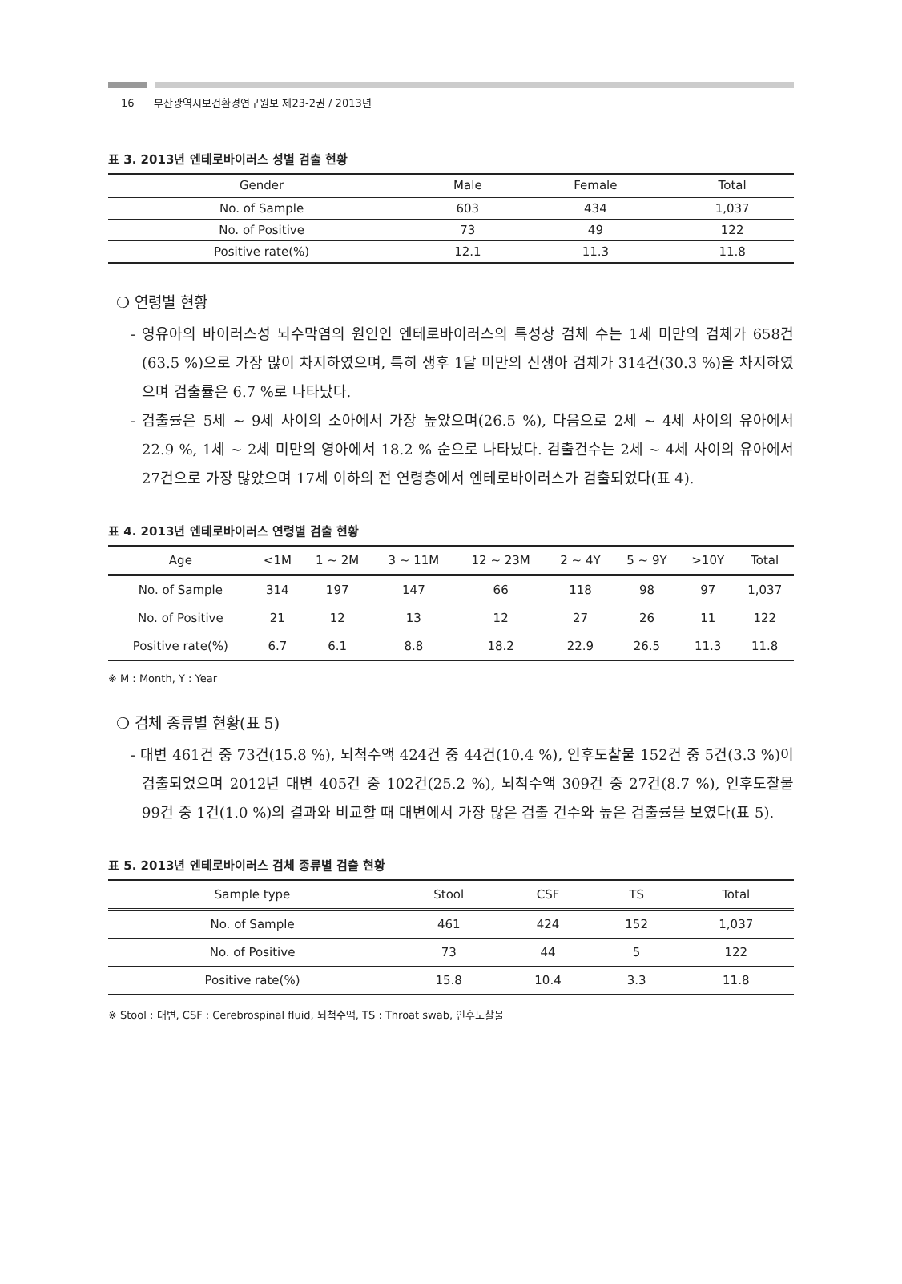16 부산광역시보건환경연구원보 제23-2권 / 2013년
표 3. 2013년 엔테로바이러스 성별 검출 현황
| Gender | Male | Female | Total |
| --- | --- | --- | --- |
| No. of Sample | 603 | 434 | 1,037 |
| No. of Positive | 73 | 49 | 122 |
| Positive rate(%) | 12.1 | 11.3 | 11.8 |
❍ 연령별 현황
- 영유아의 바이러스성 뇌수막염의 원인인 엔테로바이러스의 특성상 검체 수는 1세 미만의 검체가 658건(63.5 %)으로 가장 많이 차지하였으며, 특히 생후 1달 미만의 신생아 검체가 314건(30.3 %)을 차지하였으며 검출률은 6.7 %로 나타났다.
- 검출률은 5세 ~ 9세 사이의 소아에서 가장 높았으며(26.5 %), 다음으로 2세 ~ 4세 사이의 유아에서 22.9 %, 1세 ~ 2세 미만의 영아에서 18.2 % 순으로 나타났다. 검출건수는 2세 ~ 4세 사이의 유아에서 27건으로 가장 많았으며 17세 이하의 전 연령층에서 엔테로바이러스가 검출되었다(표 4).
표 4. 2013년 엔테로바이러스 연령별 검출 현황
| Age | <1M | 1 ~ 2M | 3 ~ 11M | 12 ~ 23M | 2 ~ 4Y | 5 ~ 9Y | >10Y | Total |
| --- | --- | --- | --- | --- | --- | --- | --- | --- |
| No. of Sample | 314 | 197 | 147 | 66 | 118 | 98 | 97 | 1,037 |
| No. of Positive | 21 | 12 | 13 | 12 | 27 | 26 | 11 | 122 |
| Positive rate(%) | 6.7 | 6.1 | 8.8 | 18.2 | 22.9 | 26.5 | 11.3 | 11.8 |
※ M : Month, Y : Year
❍ 검체 종류별 현황(표 5)
- 대변 461건 중 73건(15.8 %), 뇌척수액 424건 중 44건(10.4 %), 인후도찰물 152건 중 5건(3.3 %)이 검출되었으며 2012년 대변 405건 중 102건(25.2 %), 뇌척수액 309건 중 27건(8.7 %), 인후도찰물 99건 중 1건(1.0 %)의 결과와 비교할 때 대변에서 가장 많은 검출 건수와 높은 검출률을 보였다(표 5).
표 5. 2013년 엔테로바이러스 검체 종류별 검출 현황
| Sample type | Stool | CSF | TS | Total |
| --- | --- | --- | --- | --- |
| No. of Sample | 461 | 424 | 152 | 1,037 |
| No. of Positive | 73 | 44 | 5 | 122 |
| Positive rate(%) | 15.8 | 10.4 | 3.3 | 11.8 |
※ Stool : 대변, CSF : Cerebrospinal fluid, 뇌척수액, TS : Throat swab, 인후도찰물